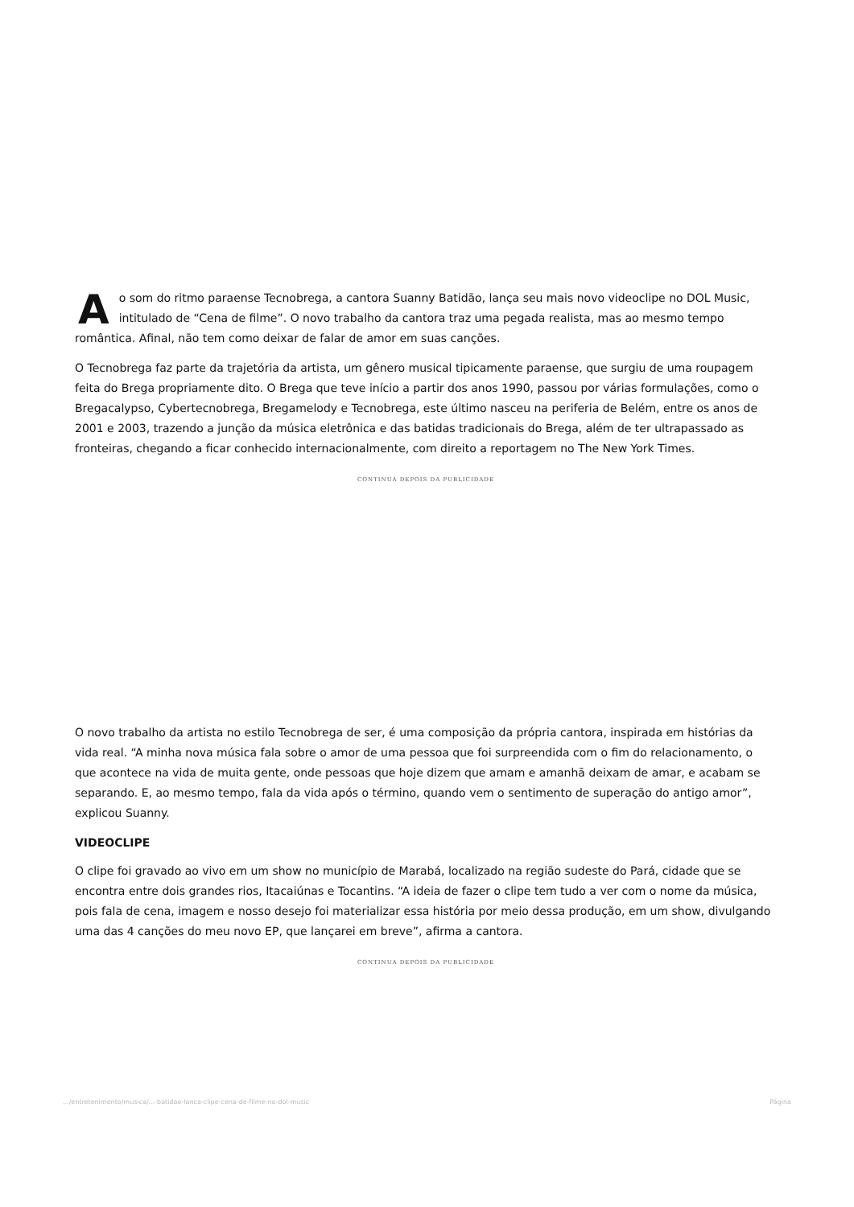Ao som do ritmo paraense Tecnobrega, a cantora Suanny Batidão, lança seu mais novo videoclipe no DOL Music, intitulado de “Cena de filme”. O novo trabalho da cantora traz uma pegada realista, mas ao mesmo tempo romântica. Afinal, não tem como deixar de falar de amor em suas canções.
O Tecnobrega faz parte da trajetória da artista, um gênero musical tipicamente paraense, que surgiu de uma roupagem feita do Brega propriamente dito. O Brega que teve início a partir dos anos 1990, passou por várias formulações, como o Bregacalypso, Cybertecnobrega, Bregamelody e Tecnobrega, este último nasceu na periferia de Belém, entre os anos de 2001 e 2003, trazendo a junção da música eletrônica e das batidas tradicionais do Brega, além de ter ultrapassado as fronteiras, chegando a ficar conhecido internacionalmente, com direito a reportagem no The New York Times.
CONTINUA DEPOIS DA PUBLICIDADE
O novo trabalho da artista no estilo Tecnobrega de ser, é uma composição da própria cantora, inspirada em histórias da vida real. “A minha nova música fala sobre o amor de uma pessoa que foi surpreendida com o fim do relacionamento, o que acontece na vida de muita gente, onde pessoas que hoje dizem que amam e amanhã deixam de amar, e acabam se separando. E, ao mesmo tempo, fala da vida após o término, quando vem o sentimento de superação do antigo amor”, explicou Suanny.
VIDEOCLIPE
O clipe foi gravado ao vivo em um show no município de Marabá, localizado na região sudeste do Pará, cidade que se encontra entre dois grandes rios, Itacaiúnas e Tocantins. “A ideia de fazer o clipe tem tudo a ver com o nome da música, pois fala de cena, imagem e nosso desejo foi materializar essa história por meio dessa produção, em um show, divulgando uma das 4 canções do meu novo EP, que lançarei em breve”, afirma a cantora.
CONTINUA DEPOIS DA PUBLICIDADE
.../entretenimento/musica/...-batidao-lanca-clipe-cena-de-filme-no-dol-music Página